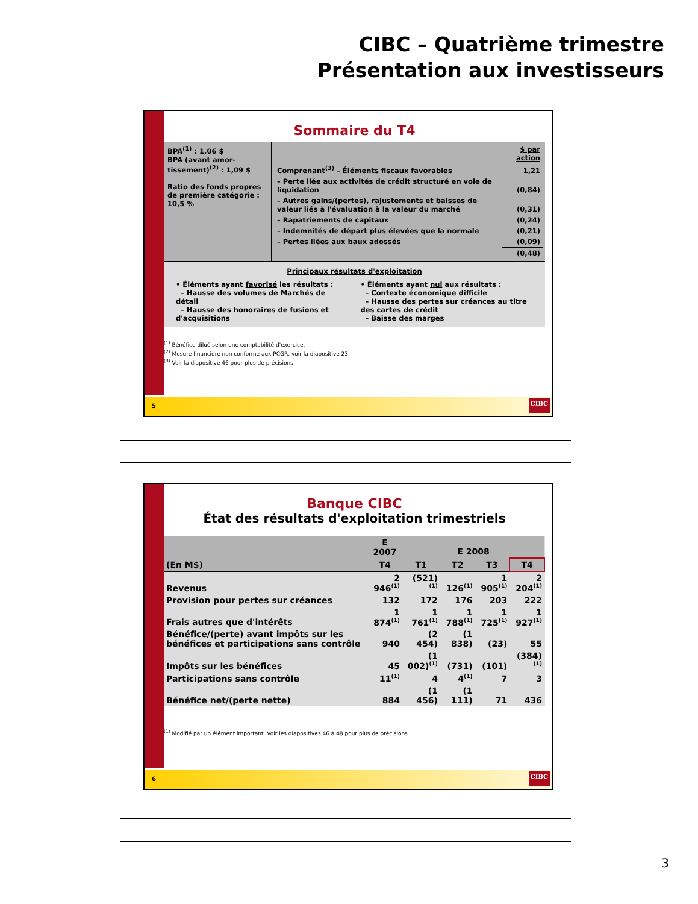CIBC – Quatrième trimestre
Présentation aux investisseurs
Sommaire du T4
BPA<sup>(1)</sup> : 1,06 $
BPA (avant amor-tissement)<sup>(2)</sup> : 1,09 $
Ratio des fonds propres de première catégorie : 10,5 %
| | $ par action |
| Comprenant<sup>(3)</sup> – Éléments fiscaux favorables | 1,21 |
| – Perte liée aux activités de crédit structuré en voie de liquidation | (0,84) |
| – Autres gains/(pertes), rajustements et baisses de valeur liés à l'évaluation à la valeur du marché | (0,31) |
| – Rapatriements de capitaux | (0,24) |
| – Indemnités de départ plus élevées que la normale | (0,21) |
| – Pertes liées aux baux adossés | (0,09) |
| | (0,48) |
Principaux résultats d'exploitation
• Éléments ayant favorisé les résultats :
– Hausse des volumes de Marchés de détail
– Hausse des honoraires de fusions et d'acquisitions
• Éléments ayant nui aux résultats :
– Contexte économique difficile
– Hausse des pertes sur créances au titre des cartes de crédit
– Baisse des marges
<sup>(1)</sup> Bénéfice dilué selon une comptabilité d'exercice.
<sup>(2)</sup> Mesure financière non conforme aux PCGR, voir la diapositive 23.
<sup>(3)</sup> Voir la diapositive 46 pour plus de précisions.
5
CIBC
Banque CIBC
État des résultats d'exploitation trimestriels
| | E 2007 | E 2008 | | | |
| --- | --- | --- | --- | --- | --- |
| (En M$) | T4 | T1 | T2 | T3 | T4 |
| Revenus | 2 946<sup>(1)</sup> | (521)<sup>(1)</sup> | 126<sup>(1)</sup> | 1 905<sup>(1)</sup> | 2 204<sup>(1)</sup> |
| Provision pour pertes sur créances | 132 | 172 | 176 | 203 | 222 |
| Frais autres que d'intérêts | 1 874<sup>(1)</sup> | 1 761<sup>(1)</sup> | 1 788<sup>(1)</sup> | 1 725<sup>(1)</sup> | 1 927<sup>(1)</sup> |
| Bénéfice/(perte) avant impôts sur les bénéfices et participations sans contrôle | 940 | (2 454) | (1 838) | (23) | 55 |
| Impôts sur les bénéfices | 45 | (1 002)<sup>(1)</sup> | (731) | (101) | (384)<sup>(1)</sup> |
| Participations sans contrôle | 11<sup>(1)</sup> | 4 | 4<sup>(1)</sup> | 7 | 3 |
| Bénéfice net/(perte nette) | 884 | (1 456) | (1 111) | 71 | 436 |
<sup>(1)</sup> Modifié par un élément important. Voir les diapositives 46 à 48 pour plus de précisions.
6
CIBC
3